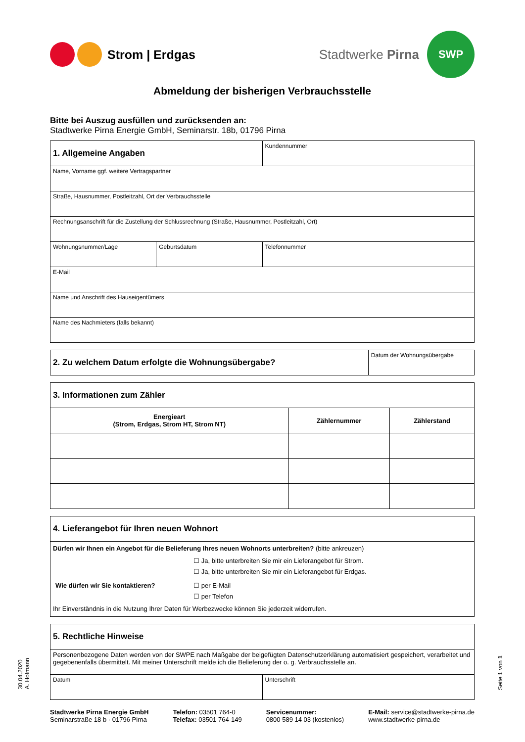Strom | Erdgas
Stadtwerke Pirna
SWP
Abmeldung der bisherigen Verbrauchsstelle
Bitte bei Auszug ausfüllen und zurücksenden an:
Stadtwerke Pirna Energie GmbH, Seminarstr. 18b, 01796 Pirna
| 1. Allgemeine Angaben | | Kundennummer |
| Name, Vorname ggf. weitere Vertragspartner | | |
| Straße, Hausnummer, Postleitzahl, Ort der Verbrauchsstelle | | |
| Rechnungsanschrift für die Zustellung der Schlussrechnung (Straße, Hausnummer, Postleitzahl, Ort) | | |
| Wohnungsnummer/Lage | Geburtsdatum | Telefonnummer |
| E-Mail | | |
| Name und Anschrift des Hauseigentümers | | |
| Name des Nachmieters (falls bekannt) | | |
| 2. Zu welchem Datum erfolgte die Wohnungsübergabe? | Datum der Wohnungsübergabe |
| 3. Informationen zum Zähler | | |
| Energieart (Strom, Erdgas, Strom HT, Strom NT) | Zählernummer | Zählerstand |
| 4. Lieferangebot für Ihren neuen Wohnort |
| Dürfen wir Ihnen ein Angebot für die Belieferung Ihres neuen Wohnorts unterbreiten? (bitte ankreuzen) / / ☐ Ja, bitte unterbreiten Sie mir ein Lieferangebot für Strom. ☐ Ja, bitte unterbreiten Sie mir ein Lieferangebot für Erdgas. / / Wie dürfen wir Sie kontaktieren? / ☐ per E-Mail ☐ per Telefon / Ihr Einverständnis in die Nutzung Ihrer Daten für Werbezwecke können Sie jederzeit widerrufen. |
| 5. Rechtliche Hinweise | |
| Personenbezogene Daten werden von der SWPE nach Maßgabe der beigefügten Datenschutzerklärung automatisiert gespeichert, verarbeitet und gegebenenfalls übermittelt. Mit meiner Unterschrift melde ich die Belieferung der o. g. Verbrauchsstelle an. | |
| Datum | Unterschrift |
30.04.2020
A. Hofmann
Seite 1 von 1
Stadtwerke Pirna Energie GmbH
Seminarstraße 18 b · 01796 Pirna
Telefon: 03501 764-0
Telefax: 03501 764-149
Servicenummer:
0800 589 14 03 (kostenlos)
E-Mail: service@stadtwerke-pirna.de
www.stadtwerke-pirna.de